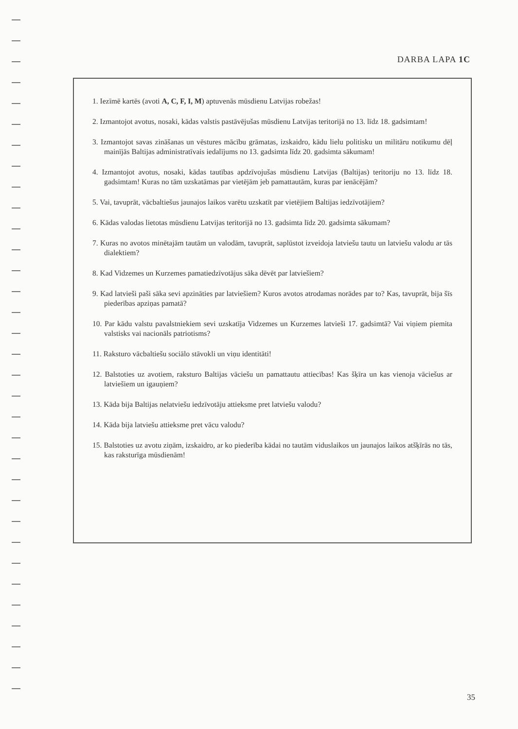DARBA LAPA 1C
1. Iezīmē kartēs (avoti A, C, F, I, M) aptuvenās mūsdienu Latvijas robežas!
2. Izmantojot avotus, nosaki, kādas valstis pastāvējušas mūsdienu Latvijas teritorijā no 13. līdz 18. gadsimtam!
3. Izmantojot savas zināšanas un vēstures mācību grāmatas, izskaidro, kādu lielu politisku un militāru notikumu dēļ mainījās Baltijas administratīvais iedalījums no 13. gadsimta līdz 20. gadsimta sākumam!
4. Izmantojot avotus, nosaki, kādas tautības apdzīvojušas mūsdienu Latvijas (Baltijas) teritoriju no 13. līdz 18. gadsimtam! Kuras no tām uzskatāmas par vietējām jeb pamattautām, kuras par ienācējām?
5. Vai, tavuprāt, vācbaltiešus jaunajos laikos varētu uzskatīt par vietējiem Baltijas iedzīvotājiem?
6. Kādas valodas lietotas mūsdienu Latvijas teritorijā no 13. gadsimta līdz 20. gadsimta sākumam?
7. Kuras no avotos minētajām tautām un valodām, tavuprāt, saplūstot izveidoja latviešu tautu un latviešu valodu ar tās dialektiem?
8. Kad Vidzemes un Kurzemes pamatiedzīvotājus sāka dēvēt par latviešiem?
9. Kad latvieši paši sāka sevi apzināties par latviešiem? Kuros avotos atrodamas norādes par to? Kas, tavuprāt, bija šīs piederības apziņas pamatā?
10. Par kādu valstu pavalstniekiem sevi uzskatīja Vidzemes un Kurzemes latvieši 17. gadsimtā? Vai viņiem piemita valstisks vai nacionāls patriotisms?
11. Raksturo vācbaltiešu sociālo stāvokli un viņu identitāti!
12. Balstoties uz avotiem, raksturo Baltijas vāciešu un pamattautu attiecības! Kas šķīra un kas vienoja vāciešus ar latviešiem un igauņiem?
13. Kāda bija Baltijas nelatviešu iedzīvotāju attieksme pret latviešu valodu?
14. Kāda bija latviešu attieksme pret vācu valodu?
15. Balstoties uz avotu ziņām, izskaidro, ar ko piederība kādai no tautām viduslaikos un jaunajos laikos atšķīrās no tās, kas raksturīga mūsdienām!
35